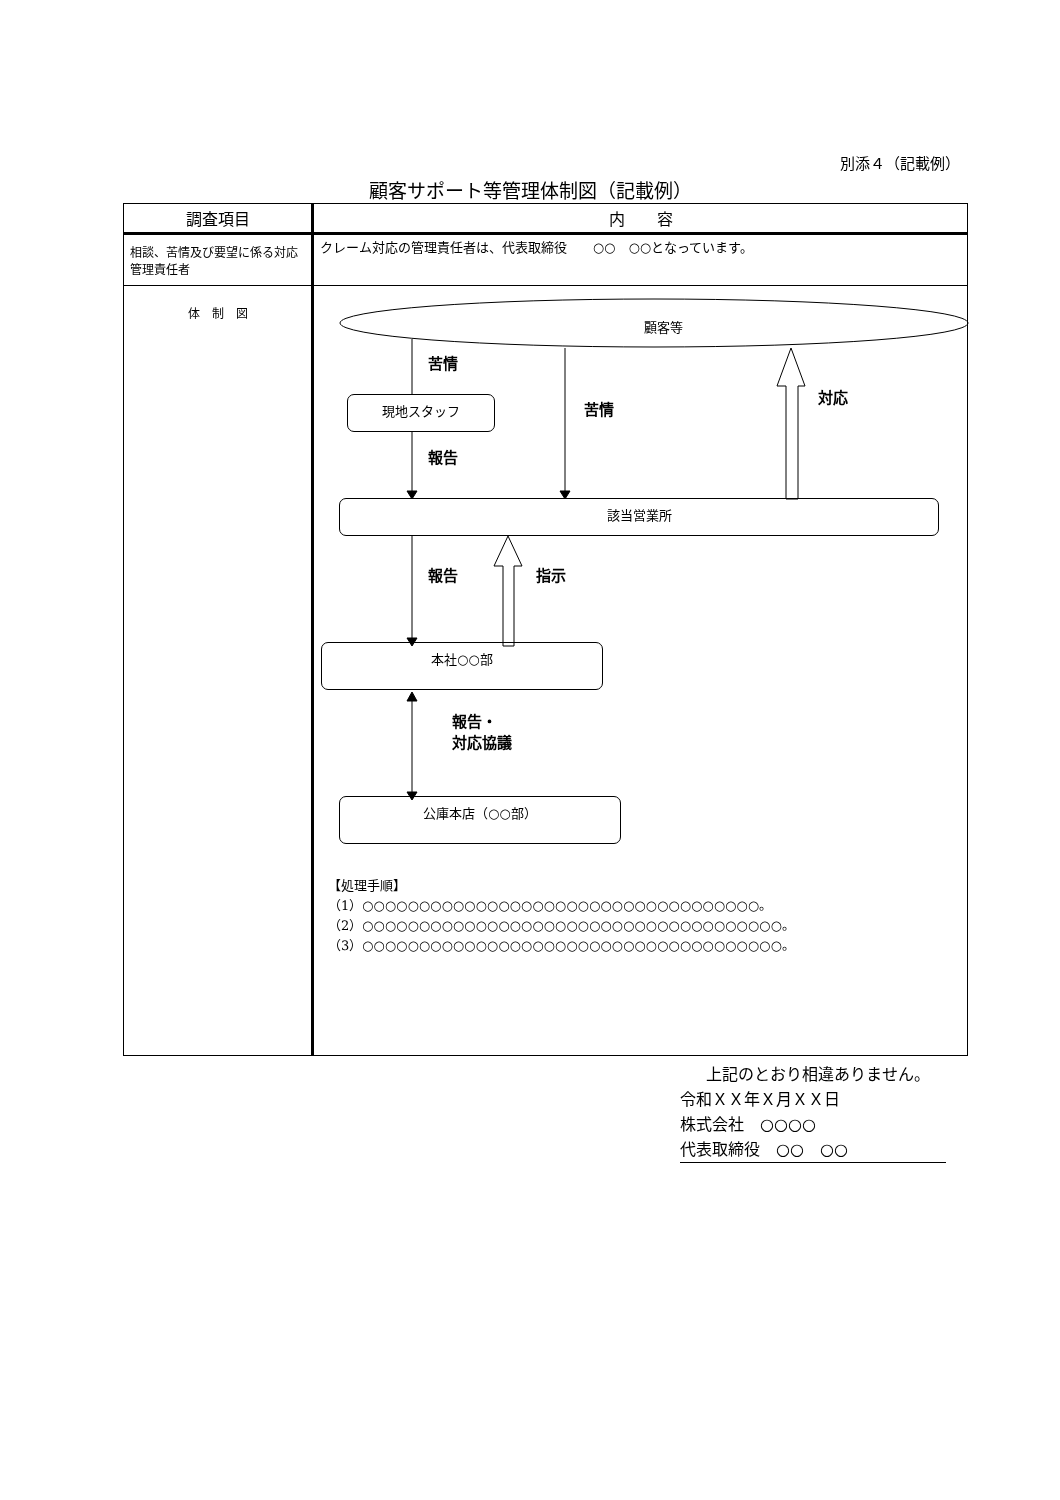別添４（記載例）
顧客サポート等管理体制図（記載例）
| 調査項目 | 内 容 |
| --- | --- |
| 相談、苦情及び要望に係る対応管理責任者 | クレーム対応の管理責任者は、代表取締役 ○○ ○○となっています。 |
| 体 制 図 | 顧客等 現地スタッフ 該当営業所 本社○○部 公庫本店（○○部） 苦情 苦情 対応 報告 報告 指示 報告・ 対応協議 【処理手順】 （1）○○○○○○○○○○○○○○○○○○○○○○○○○○○○○○○○○○○。 （2）○○○○○○○○○○○○○○○○○○○○○○○○○○○○○○○○○○○○○。 （3）○○○○○○○○○○○○○○○○○○○○○○○○○○○○○○○○○○○○○。 |
上記のとおり相違ありません。
令和ＸＸ年Ｘ月ＸＸ日
株式会社　○○○○
代表取締役　○○　○○